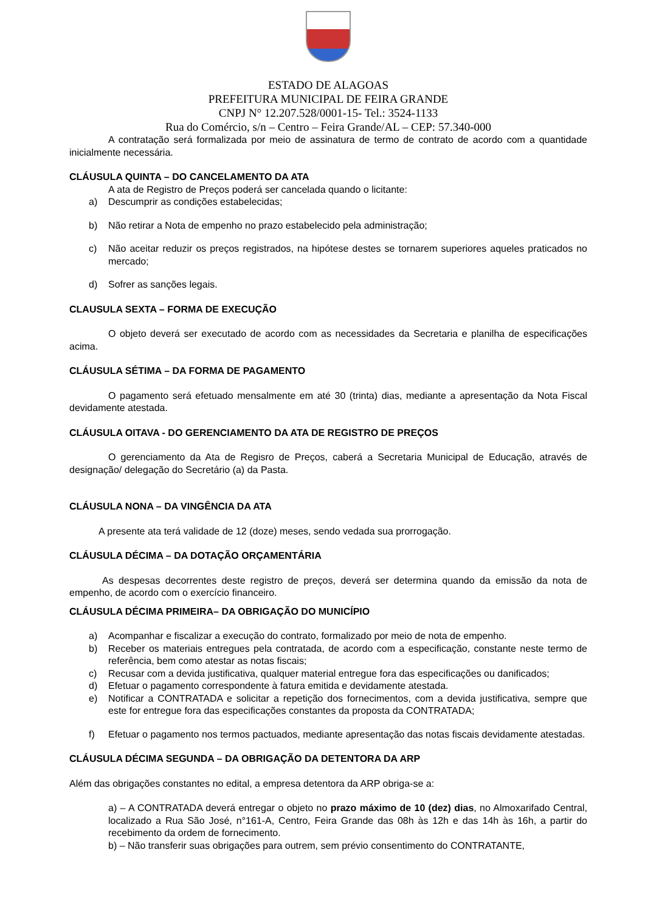ESTADO DE ALAGOAS
PREFEITURA MUNICIPAL DE FEIRA GRANDE
CNPJ N° 12.207.528/0001-15- Tel.: 3524-1133
Rua do Comércio, s/n – Centro – Feira Grande/AL – CEP: 57.340-000
A contratação será formalizada por meio de assinatura de termo de contrato de acordo com a quantidade inicialmente necessária.
CLÁUSULA QUINTA – DO CANCELAMENTO DA ATA
A ata de Registro de Preços poderá ser cancelada quando o licitante:
a) Descumprir as condições estabelecidas;
b) Não retirar a Nota de empenho no prazo estabelecido pela administração;
c) Não aceitar reduzir os preços registrados, na hipótese destes se tornarem superiores aqueles praticados no mercado;
d) Sofrer as sanções legais.
CLAUSULA SEXTA – FORMA DE EXECUÇÃO
O objeto deverá ser executado de acordo com as necessidades da Secretaria e planilha de especificações acima.
CLÁUSULA SÉTIMA – DA FORMA DE PAGAMENTO
O pagamento será efetuado mensalmente em até 30 (trinta) dias, mediante a apresentação da Nota Fiscal devidamente atestada.
CLÁUSULA OITAVA - DO GERENCIAMENTO DA ATA DE REGISTRO DE PREÇOS
O gerenciamento da Ata de Regisro de Preços, caberá a Secretaria Municipal de Educação, através de designação/ delegação do Secretário (a) da Pasta.
CLÁUSULA NONA – DA VINGÊNCIA DA ATA
A presente ata terá validade de 12 (doze) meses, sendo vedada sua prorrogação.
CLÁUSULA DÉCIMA – DA DOTAÇÃO ORÇAMENTÁRIA
As despesas decorrentes deste registro de preços, deverá ser determina quando da emissão da nota de empenho, de acordo com o exercício financeiro.
CLÁUSULA DÉCIMA PRIMEIRA– DA OBRIGAÇÃO DO MUNICÍPIO
a) Acompanhar e fiscalizar a execução do contrato, formalizado por meio de nota de empenho.
b) Receber os materiais entregues pela contratada, de acordo com a especificação, constante neste termo de referência, bem como atestar as notas fiscais;
c) Recusar com a devida justificativa, qualquer material entregue fora das especificações ou danificados;
d) Efetuar o pagamento correspondente à fatura emitida e devidamente atestada.
e) Notificar a CONTRATADA e solicitar a repetição dos fornecimentos, com a devida justificativa, sempre que este for entregue fora das especificações constantes da proposta da CONTRATADA;
f) Efetuar o pagamento nos termos pactuados, mediante apresentação das notas fiscais devidamente atestadas.
CLÁUSULA DÉCIMA SEGUNDA – DA OBRIGAÇÃO DA DETENTORA DA ARP
Além das obrigações constantes no edital, a empresa detentora da ARP obriga-se a:
a) – A CONTRATADA deverá entregar o objeto no prazo máximo de 10 (dez) dias, no Almoxarifado Central, localizado a Rua São José, n°161-A, Centro, Feira Grande das 08h às 12h e das 14h às 16h, a partir do recebimento da ordem de fornecimento.
b) – Não transferir suas obrigações para outrem, sem prévio consentimento do CONTRATANTE,